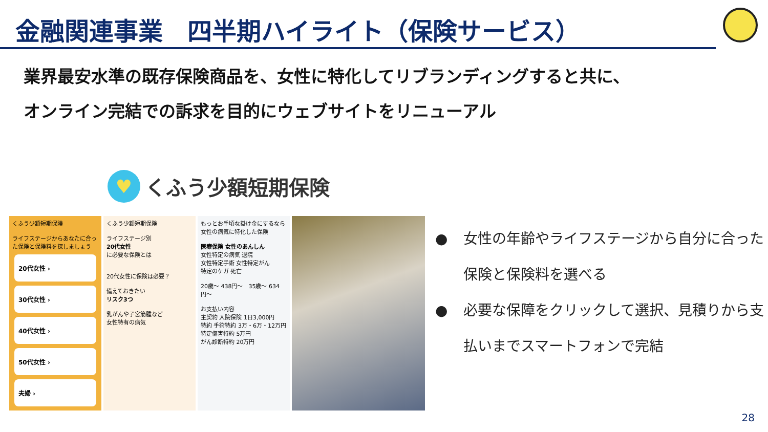金融関連事業　四半期ハイライト（保険サービス）
業界最安水準の既存保険商品を、女性に特化してリブランディングすると共に、
オンライン完結での訴求を目的にウェブサイトをリニューアル
♥
くふう少額短期保険
くふう少額短期保険
ライフステージからあなたに合った保険と保険料を探しましょう
20代女性 ›
30代女性 ›
40代女性 ›
50代女性 ›
夫婦 ›
くふう少額短期保険
ライフステージ別
20代女性
に必要な保険とは
20代女性に保険は必要？
備えておきたい
リスク3つ
乳がんや子宮筋腫など
女性特有の病気
もっとお手頃な掛け金にするなら
女性の病気に特化した保険
医療保険 女性のあんしん
女性特定の病気 退院
女性特定手術 女性特定がん
特定のケガ 死亡
20歳〜 438円〜　35歳〜 634円〜
お支払い内容
主契約 入院保険 1日3,000円
特約 手術特約 3万・6万・12万円
特定傷害特約 5万円
がん診断特約 20万円
● 女性の年齢やライフステージから自分に合った保険と保険料を選べる
● 必要な保障をクリックして選択、見積りから支払いまでスマートフォンで完結
28